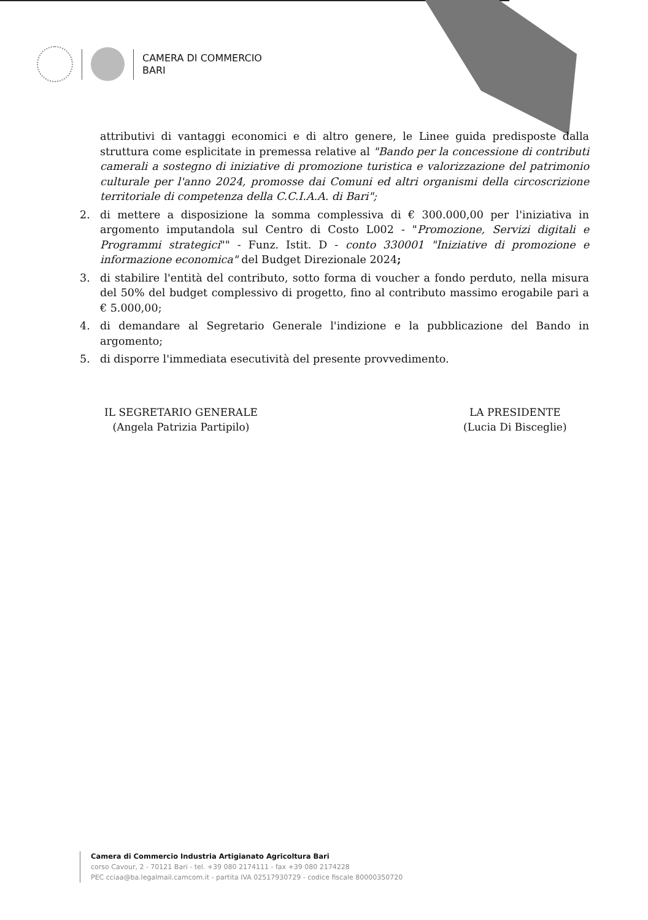CAMERA DI COMMERCIO
BARI
attributivi di vantaggi economici e di altro genere, le Linee guida predisposte dalla struttura come esplicitate in premessa relative al "Bando per la concessione di contributi camerali a sostegno di iniziative di promozione turistica e valorizzazione del patrimonio culturale per l'anno 2024, promosse dai Comuni ed altri organismi della circoscrizione territoriale di competenza della C.C.I.A.A. di Bari";
2. di mettere a disposizione la somma complessiva di € 300.000,00 per l'iniziativa in argomento imputandola sul Centro di Costo L002 - "Promozione, Servizi digitali e Programmi strategici"" - Funz. Istit. D - conto 330001 "Iniziative di promozione e informazione economica" del Budget Direzionale 2024;
3. di stabilire l'entità del contributo, sotto forma di voucher a fondo perduto, nella misura del 50% del budget complessivo di progetto, fino al contributo massimo erogabile pari a € 5.000,00;
4. di demandare al Segretario Generale l'indizione e la pubblicazione del Bando in argomento;
5. di disporre l'immediata esecutività del presente provvedimento.
IL SEGRETARIO GENERALE
(Angela Patrizia Partipilo)
LA PRESIDENTE
(Lucia Di Bisceglie)
Camera di Commercio Industria Artigianato Agricoltura Bari
corso Cavour, 2 - 70121 Bari - tel. +39 080 2174111 - fax +39 080 2174228
PEC cciaa@ba.legalmail.camcom.it - partita IVA 02517930729 - codice fiscale 80000350720